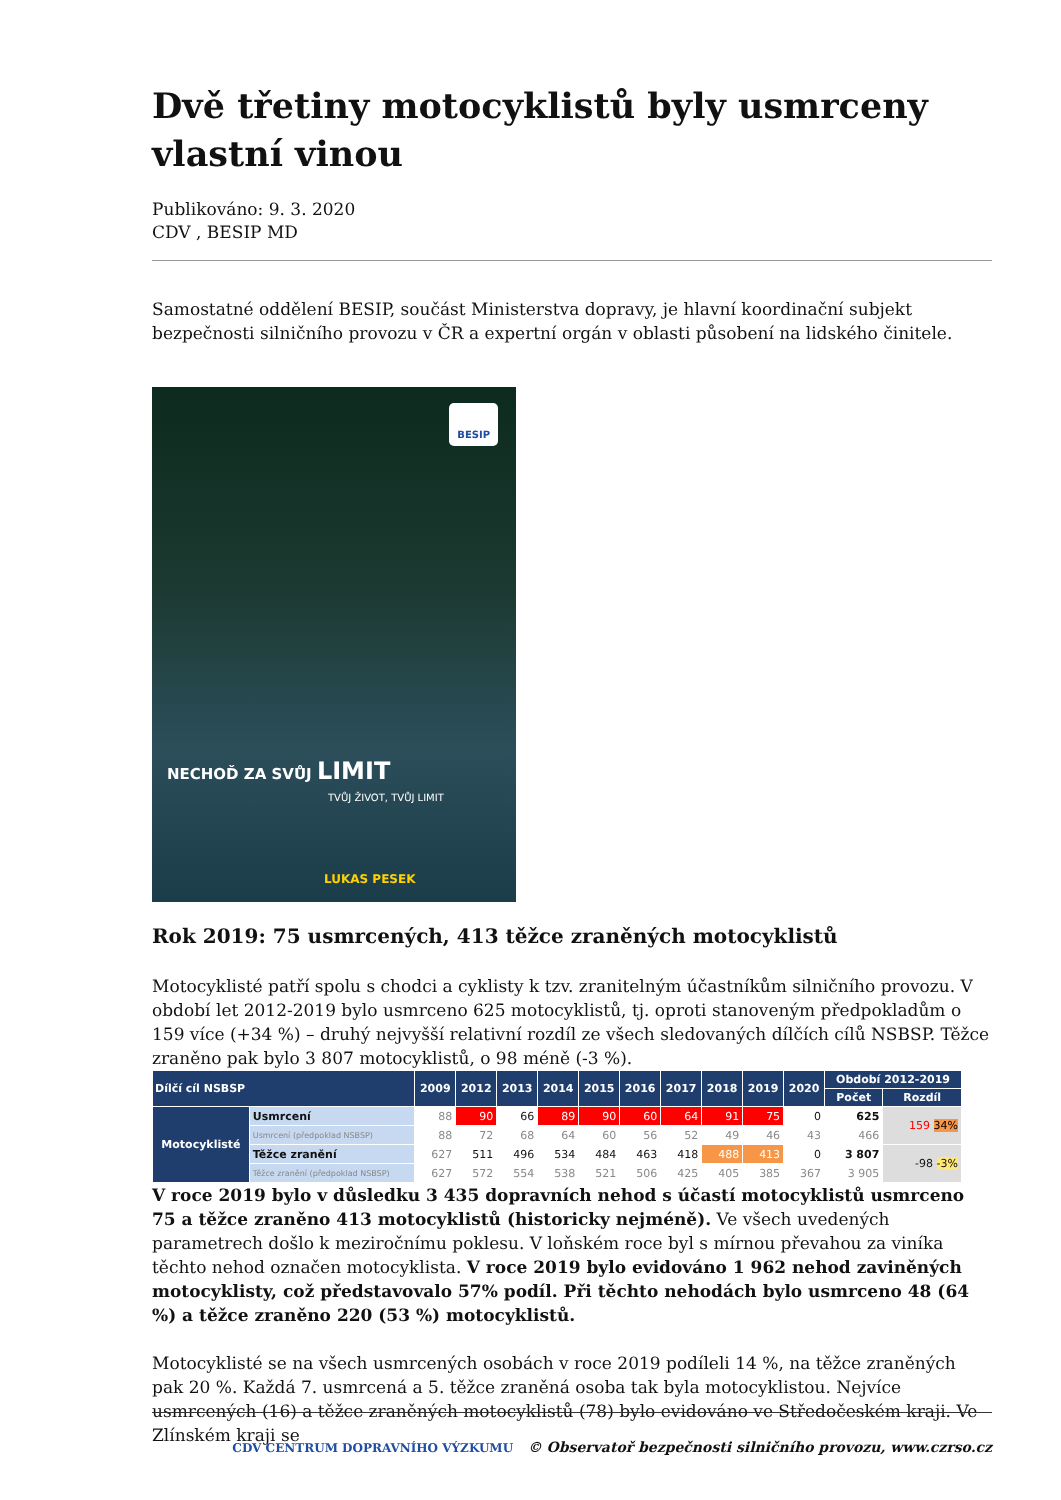Dvě třetiny motocyklistů byly usmrceny vlastní vinou
Publikováno: 9. 3. 2020
CDV , BESIP MD
Samostatné oddělení BESIP, součást Ministerstva dopravy, je hlavní koordinační subjekt bezpečnosti silničního provozu v ČR a expertní orgán v oblasti působení na lidského činitele.
BESIP
NECHOĎ ZA SVŮJ LIMIT
TVŮJ ŽIVOT, TVŮJ LIMIT
LUKAS PESEK
Rok 2019: 75 usmrcených, 413 těžce zraněných motocyklistů
Motocyklisté patří spolu s chodci a cyklisty k tzv. zranitelným účastníkům silničního provozu. V období let 2012-2019 bylo usmrceno 625 motocyklistů, tj. oproti stanoveným předpokladům o 159 více (+34 %) – druhý nejvyšší relativní rozdíl ze všech sledovaných dílčích cílů NSBSP. Těžce zraněno pak bylo 3 807 motocyklistů, o 98 méně (-3 %).
| Dílčí cíl NSBSP | | 2009 | 2012 | 2013 | 2014 | 2015 | 2016 | 2017 | 2018 | 2019 | 2020 | Období 2012-2019 | |
| --- | --- | --- | --- | --- | --- | --- | --- | --- | --- | --- | --- | --- | --- |
| | | | | | | | | | | | | Počet | Rozdíl |
| Motocyklisté | Usmrcení | 88 | 90 | 66 | 89 | 90 | 60 | 64 | 91 | 75 | 0 | 625 | 159 34% |
| | Usmrcení (předpoklad NSBSP) | 88 | 72 | 68 | 64 | 60 | 56 | 52 | 49 | 46 | 43 | 466 | |
| | Těžce zranění | 627 | 511 | 496 | 534 | 484 | 463 | 418 | 488 | 413 | 0 | 3 807 | -98 -3% |
| | Těžce zranění (předpoklad NSBSP) | 627 | 572 | 554 | 538 | 521 | 506 | 425 | 405 | 385 | 367 | 3 905 | |
V roce 2019 bylo v důsledku 3 435 dopravních nehod s účastí motocyklistů usmrceno 75 a těžce zraněno 413 motocyklistů (historicky nejméně). Ve všech uvedených parametrech došlo k meziročnímu poklesu. V loňském roce byl s mírnou převahou za viníka těchto nehod označen motocyklista. V roce 2019 bylo evidováno 1 962 nehod zaviněných motocyklisty, což představovalo 57% podíl. Při těchto nehodách bylo usmrceno 48 (64 %) a těžce zraněno 220 (53 %) motocyklistů.
Motocyklisté se na všech usmrcených osobách v roce 2019 podíleli 14 %, na těžce zraněných pak 20 %. Každá 7. usmrcená a 5. těžce zraněná osoba tak byla motocyklistou. Nejvíce usmrcených (16) a těžce zraněných motocyklistů (78) bylo evidováno ve Středočeském kraji. Ve Zlínském kraji se
CDV CENTRUM DOPRAVNÍHO VÝZKUMU © Observatoř bezpečnosti silničního provozu, www.czrso.cz